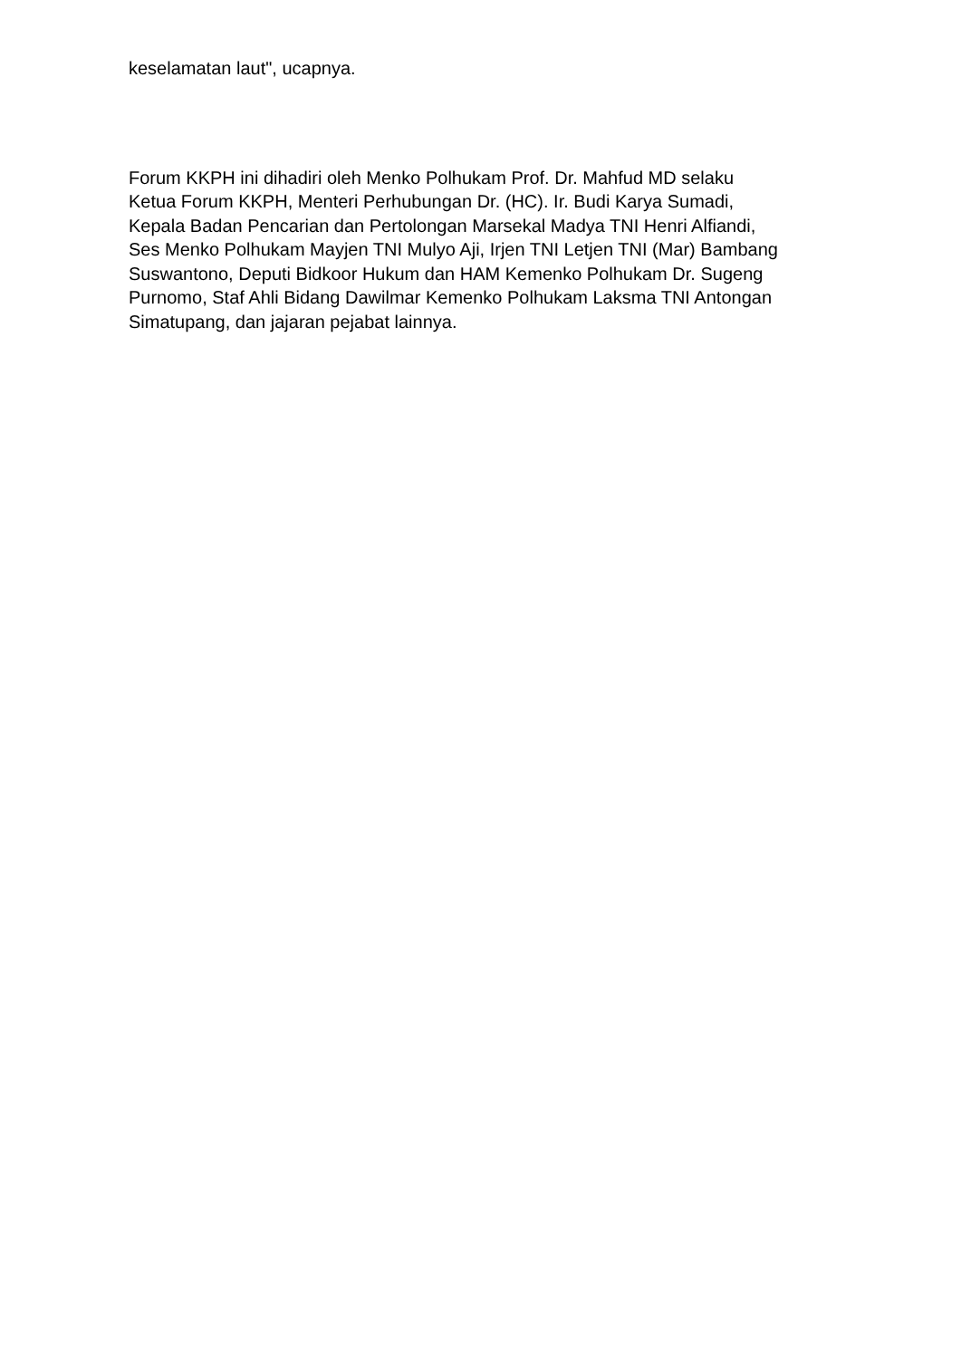keselamatan laut", ucapnya.
Forum KKPH ini dihadiri oleh Menko Polhukam Prof. Dr. Mahfud MD selaku
Ketua Forum KKPH, Menteri Perhubungan Dr. (HC). Ir. Budi Karya Sumadi,
Kepala Badan Pencarian dan Pertolongan Marsekal Madya TNI Henri Alfiandi,
Ses Menko Polhukam Mayjen TNI Mulyo Aji, Irjen TNI Letjen TNI (Mar) Bambang
Suswantono, Deputi Bidkoor Hukum dan HAM Kemenko Polhukam Dr. Sugeng
Purnomo, Staf Ahli Bidang Dawilmar Kemenko Polhukam Laksma TNI Antongan
Simatupang, dan jajaran pejabat lainnya.